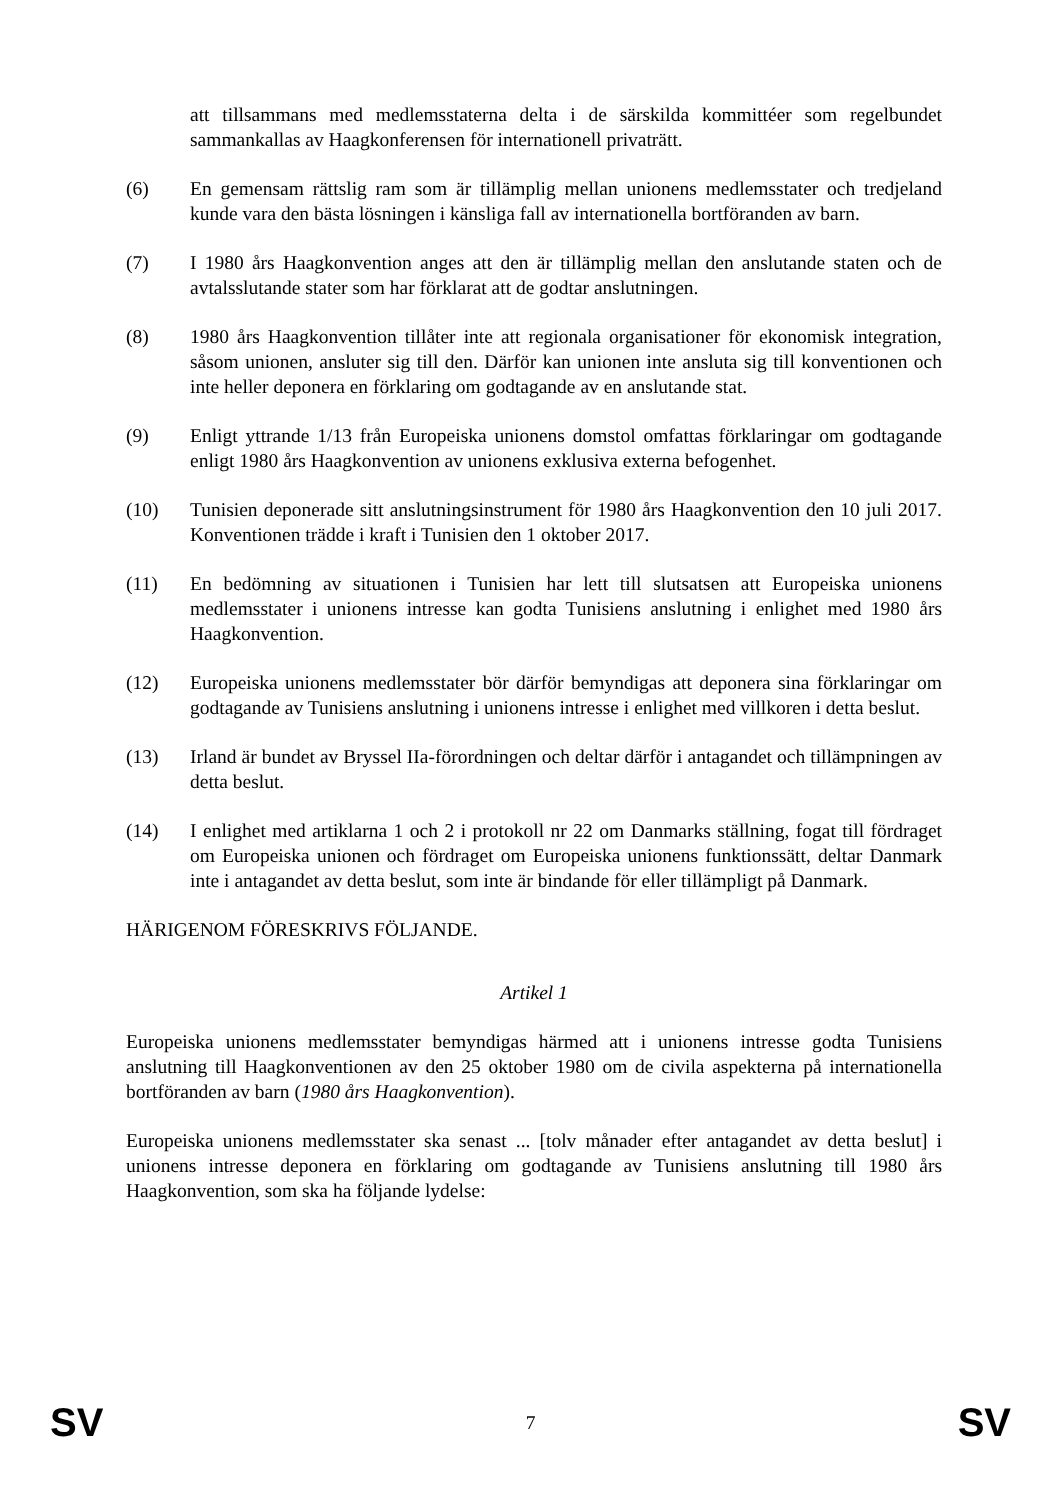att tillsammans med medlemsstaterna delta i de särskilda kommittéer som regelbundet sammankallas av Haagkonferensen för internationell privaträtt.
(6) En gemensam rättslig ram som är tillämplig mellan unionens medlemsstater och tredjeland kunde vara den bästa lösningen i känsliga fall av internationella bortföranden av barn.
(7) I 1980 års Haagkonvention anges att den är tillämplig mellan den anslutande staten och de avtalsslutande stater som har förklarat att de godtar anslutningen.
(8) 1980 års Haagkonvention tillåter inte att regionala organisationer för ekonomisk integration, såsom unionen, ansluter sig till den. Därför kan unionen inte ansluta sig till konventionen och inte heller deponera en förklaring om godtagande av en anslutande stat.
(9) Enligt yttrande 1/13 från Europeiska unionens domstol omfattas förklaringar om godtagande enligt 1980 års Haagkonvention av unionens exklusiva externa befogenhet.
(10) Tunisien deponerade sitt anslutningsinstrument för 1980 års Haagkonvention den 10 juli 2017. Konventionen trädde i kraft i Tunisien den 1 oktober 2017.
(11) En bedömning av situationen i Tunisien har lett till slutsatsen att Europeiska unionens medlemsstater i unionens intresse kan godta Tunisiens anslutning i enlighet med 1980 års Haagkonvention.
(12) Europeiska unionens medlemsstater bör därför bemyndigas att deponera sina förklaringar om godtagande av Tunisiens anslutning i unionens intresse i enlighet med villkoren i detta beslut.
(13) Irland är bundet av Bryssel IIa-förordningen och deltar därför i antagandet och tillämpningen av detta beslut.
(14) I enlighet med artiklarna 1 och 2 i protokoll nr 22 om Danmarks ställning, fogat till fördraget om Europeiska unionen och fördraget om Europeiska unionens funktionssätt, deltar Danmark inte i antagandet av detta beslut, som inte är bindande för eller tillämpligt på Danmark.
HÄRIGENOM FÖRESKRIVS FÖLJANDE.
Artikel 1
Europeiska unionens medlemsstater bemyndigas härmed att i unionens intresse godta Tunisiens anslutning till Haagkonventionen av den 25 oktober 1980 om de civila aspekterna på internationella bortföranden av barn (1980 års Haagkonvention).
Europeiska unionens medlemsstater ska senast ... [tolv månader efter antagandet av detta beslut] i unionens intresse deponera en förklaring om godtagande av Tunisiens anslutning till 1980 års Haagkonvention, som ska ha följande lydelse:
SV 7 SV